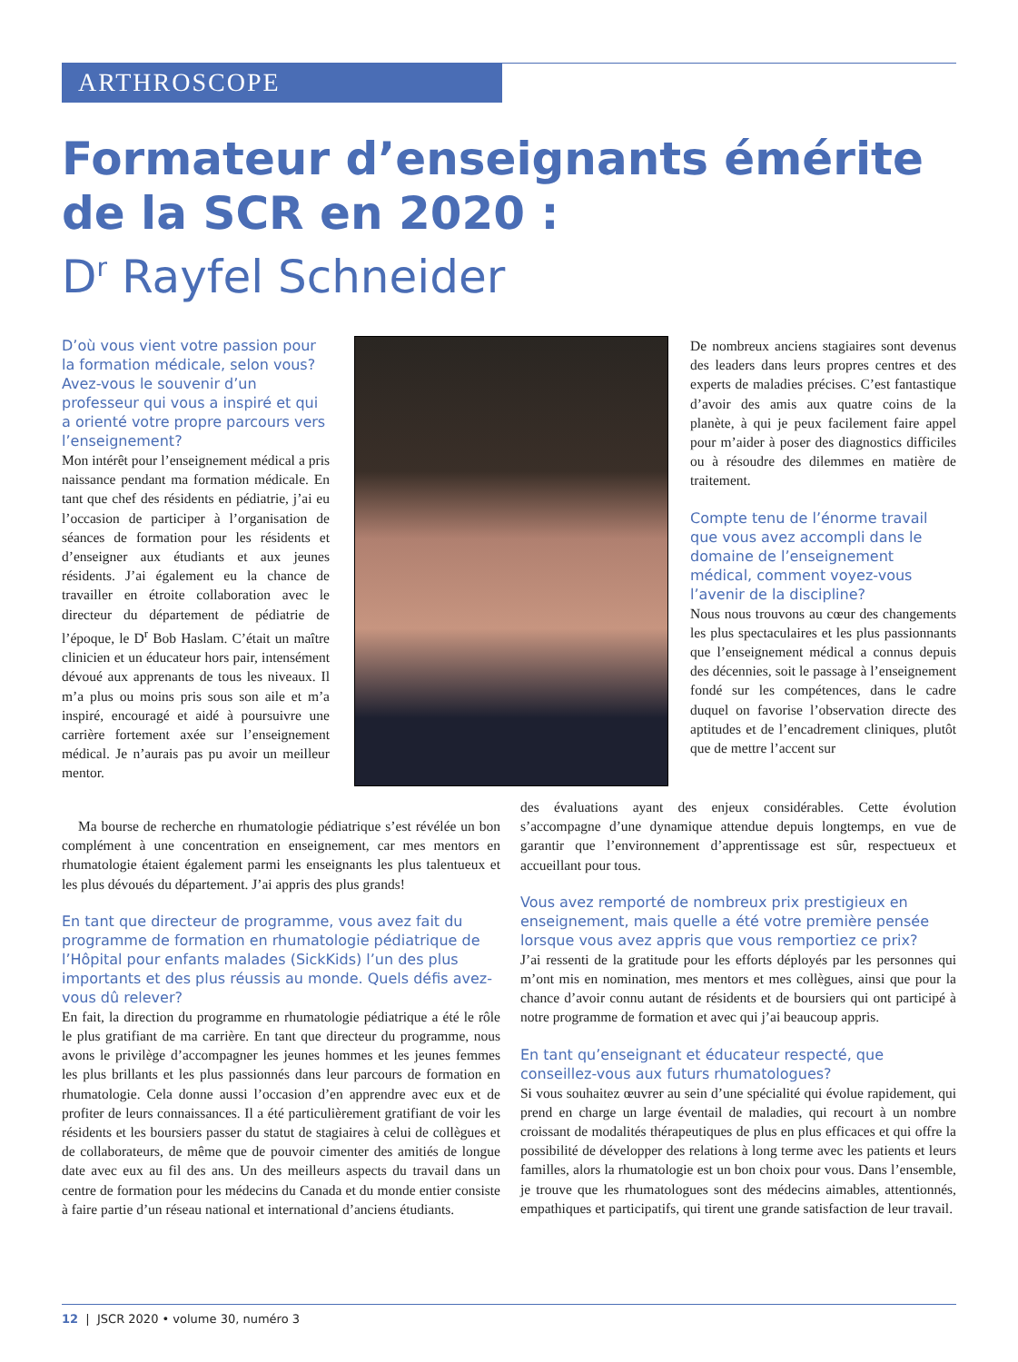ARTHROSCOPE
Formateur d’enseignants émérite
de la SCR en 2020 :
D<sup>r</sup> Rayfel Schneider
D’où vous vient votre passion pour la formation médicale, selon vous? Avez-vous le souvenir d’un professeur qui vous a inspiré et qui a orienté votre propre parcours vers l’enseignement?
Mon intérêt pour l’enseignement médical a pris naissance pendant ma formation médicale. En tant que chef des résidents en pédiatrie, j’ai eu l’occasion de participer à l’organisation de séances de formation pour les résidents et d’enseigner aux étudiants et aux jeunes résidents. J’ai également eu la chance de travailler en étroite collaboration avec le directeur du département de pédiatrie de l’époque, le D<sup>r</sup> Bob Haslam. C’était un maître clinicien et un éducateur hors pair, intensément dévoué aux apprenants de tous les niveaux. Il m’a plus ou moins pris sous son aile et m’a inspiré, encouragé et aidé à poursuivre une carrière fortement axée sur l’enseignement médical. Je n’aurais pas pu avoir un meilleur mentor.
Ma bourse de recherche en rhumatologie pédiatrique s’est révélée un bon complément à une concentration en enseignement, car mes mentors en rhumatologie étaient également parmi les enseignants les plus talentueux et les plus dévoués du département. J’ai appris des plus grands!
En tant que directeur de programme, vous avez fait du programme de formation en rhumatologie pédiatrique de l’Hôpital pour enfants malades (SickKids) l’un des plus importants et des plus réussis au monde. Quels défis avez-vous dû relever?
En fait, la direction du programme en rhumatologie pédiatrique a été le rôle le plus gratifiant de ma carrière. En tant que directeur du programme, nous avons le privilège d’accompagner les jeunes hommes et les jeunes femmes les plus brillants et les plus passionnés dans leur parcours de formation en rhumatologie. Cela donne aussi l’occasion d’en apprendre avec eux et de profiter de leurs connaissances. Il a été particulièrement gratifiant de voir les résidents et les boursiers passer du statut de stagiaires à celui de collègues et de collaborateurs, de même que de pouvoir cimenter des amitiés de longue date avec eux au fil des ans. Un des meilleurs aspects du travail dans un centre de formation pour les médecins du Canada et du monde entier consiste à faire partie d’un réseau national et international d’anciens étudiants.
De nombreux anciens stagiaires sont devenus des leaders dans leurs propres centres et des experts de maladies précises. C’est fantastique d’avoir des amis aux quatre coins de la planète, à qui je peux facilement faire appel pour m’aider à poser des diagnostics difficiles ou à résoudre des dilemmes en matière de traitement.
Compte tenu de l’énorme travail que vous avez accompli dans le domaine de l’enseignement médical, comment voyez-vous l’avenir de la discipline?
Nous nous trouvons au cœur des changements les plus spectaculaires et les plus passionnants que l’enseignement médical a connus depuis des décennies, soit le passage à l’enseignement fondé sur les compétences, dans le cadre duquel on favorise l’observation directe des aptitudes et de l’encadrement cliniques, plutôt que de mettre l’accent sur
des évaluations ayant des enjeux considérables. Cette évolution s’accompagne d’une dynamique attendue depuis longtemps, en vue de garantir que l’environnement d’apprentissage est sûr, respectueux et accueillant pour tous.
Vous avez remporté de nombreux prix prestigieux en enseignement, mais quelle a été votre première pensée lorsque vous avez appris que vous remportiez ce prix?
J’ai ressenti de la gratitude pour les efforts déployés par les personnes qui m’ont mis en nomination, mes mentors et mes collègues, ainsi que pour la chance d’avoir connu autant de résidents et de boursiers qui ont participé à notre programme de formation et avec qui j’ai beaucoup appris.
En tant qu’enseignant et éducateur respecté, que conseillez-vous aux futurs rhumatologues?
Si vous souhaitez œuvrer au sein d’une spécialité qui évolue rapidement, qui prend en charge un large éventail de maladies, qui recourt à un nombre croissant de modalités thérapeutiques de plus en plus efficaces et qui offre la possibilité de développer des relations à long terme avec les patients et leurs familles, alors la rhumatologie est un bon choix pour vous. Dans l’ensemble, je trouve que les rhumatologues sont des médecins aimables, attentionnés, empathiques et participatifs, qui tirent une grande satisfaction de leur travail.
12 | JSCR 2020 • volume 30, numéro 3